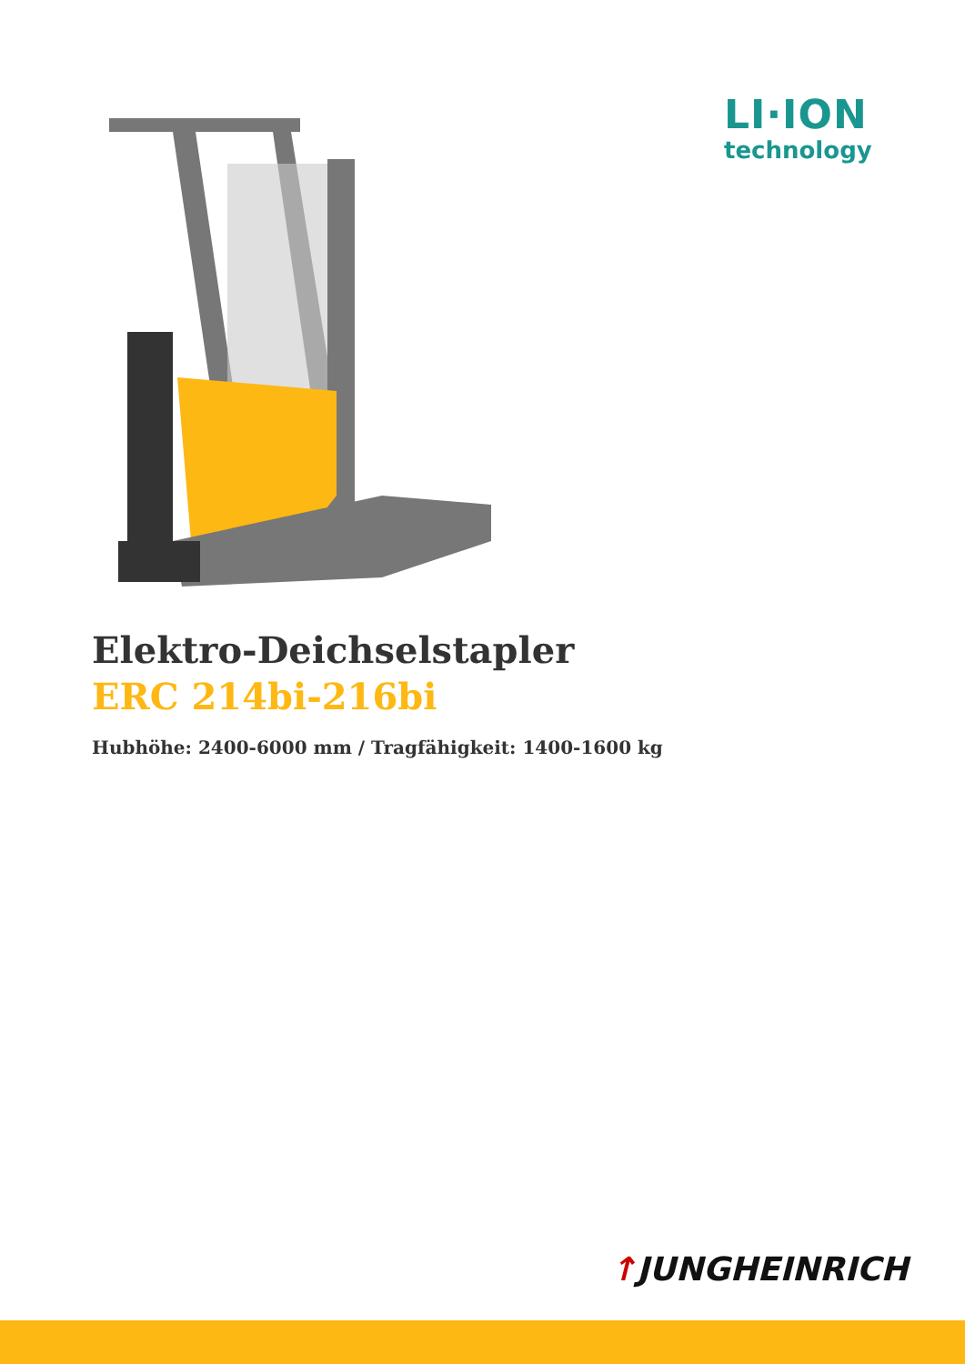LI·ION
technology
Elektro-Deichselstapler
ERC 214bi-216bi
Hubhöhe: 2400-6000 mm / Tragfähigkeit: 1400-1600 kg
↑JUNGHEINRICH